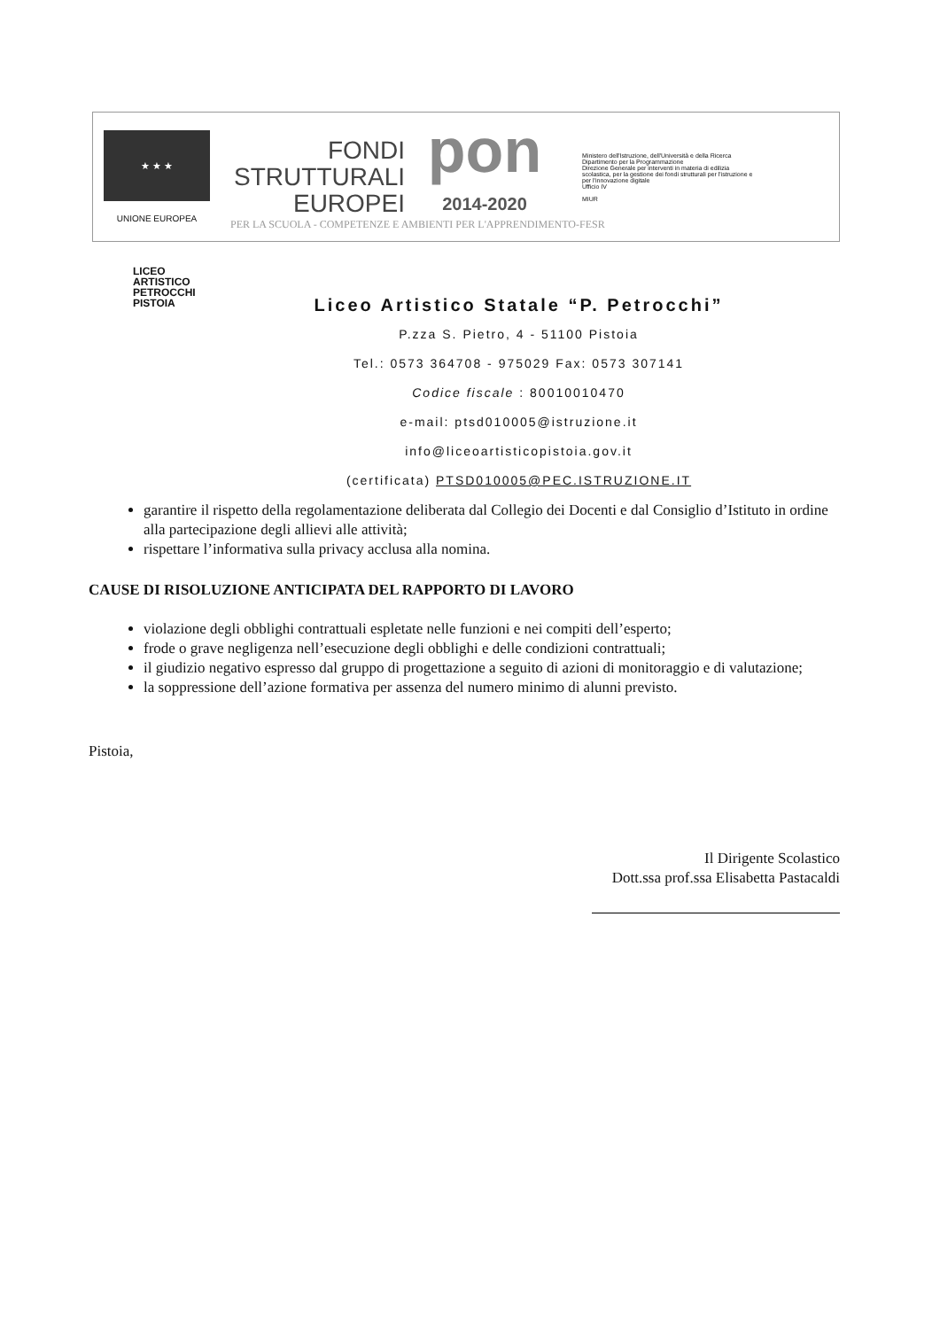★ ★ ★
UNIONE EUROPEA
FONDI
STRUTTURALI
EUROPEI
pon
2014-2020
Ministero dell'Istruzione, dell'Università e della Ricerca
Dipartimento per la Programmazione
Direzione Generale per interventi in materia di edilizia scolastica, per la gestione dei fondi strutturali per l'istruzione e per l'innovazione digitale
Ufficio IV
MIUR
PER LA SCUOLA - COMPETENZE E AMBIENTI PER L'APPRENDIMENTO-FESR
LICEO
ARTISTICO
PETROCCHI
PISTOIA
Liceo Artistico Statale “P. Petrocchi”
P.zza S. Pietro, 4 - 51100 Pistoia
Tel.: 0573 364708 - 975029 Fax: 0573 307141
Codice fiscale : 80010010470
e-mail: ptsd010005@istruzione.it
info@liceoartisticopistoia.gov.it
(certificata) PTSD010005@PEC.ISTRUZIONE.IT
garantire il rispetto della regolamentazione deliberata dal Collegio dei Docenti e dal Consiglio d’Istituto in ordine alla partecipazione degli allievi alle attività;
rispettare l’informativa sulla privacy acclusa alla nomina.
CAUSE DI RISOLUZIONE ANTICIPATA DEL RAPPORTO DI LAVORO
violazione degli obblighi contrattuali espletate nelle funzioni e nei compiti dell’esperto;
frode o grave negligenza nell’esecuzione degli obblighi e delle condizioni contrattuali;
il giudizio negativo espresso dal gruppo di progettazione a seguito di azioni di monitoraggio e di valutazione;
la soppressione dell’azione formativa per assenza del numero minimo di alunni previsto.
Pistoia,
Il Dirigente Scolastico
Dott.ssa prof.ssa Elisabetta Pastacaldi